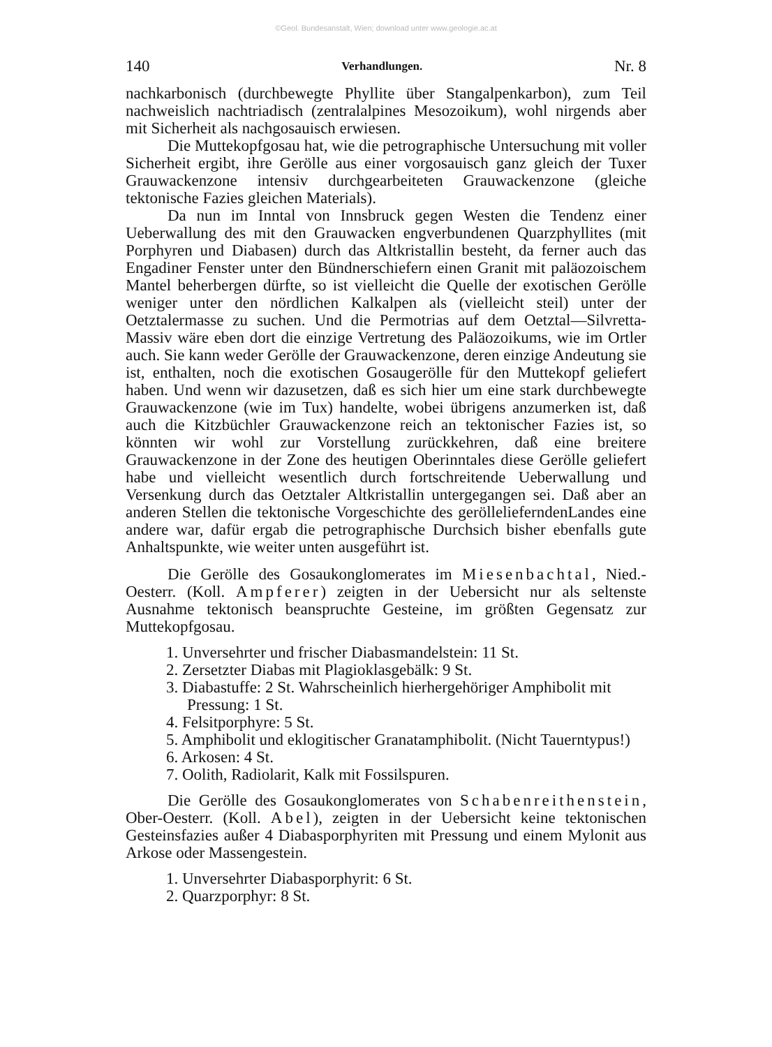©Geol. Bundesanstalt, Wien; download unter www.geologie.ac.at
140 Verhandlungen. Nr. 8
nachkarbonisch (durchbewegte Phyllite über Stangalpenkarbon), zum Teil nachweislich nachtriadisch (zentralalpines Mesozoikum), wohl nirgends aber mit Sicherheit als nachgosauisch erwiesen.
Die Muttekopfgosau hat, wie die petrographische Untersuchung mit voller Sicherheit ergibt, ihre Gerölle aus einer vorgosauisch ganz gleich der Tuxer Grauwackenzone intensiv durchgearbeiteten Grauwackenzone (gleiche tektonische Fazies gleichen Materials).
Da nun im Inntal von Innsbruck gegen Westen die Tendenz einer Ueberwallung des mit den Grauwacken engverbundenen Quarzphyllites (mit Porphyren und Diabasen) durch das Altkristallin besteht, da ferner auch das Engadiner Fenster unter den Bündnerschiefern einen Granit mit paläozoischem Mantel beherbergen dürfte, so ist vielleicht die Quelle der exotischen Gerölle weniger unter den nördlichen Kalkalpen als (vielleicht steil) unter der Oetztalermasse zu suchen. Und die Permotrias auf dem Oetztal—Silvretta-Massiv wäre eben dort die einzige Vertretung des Paläozoikums, wie im Ortler auch. Sie kann weder Gerölle der Grauwackenzone, deren einzige Andeutung sie ist, enthalten, noch die exotischen Gosaugerölle für den Muttekopf geliefert haben. Und wenn wir dazusetzen, daß es sich hier um eine stark durchbewegte Grauwackenzone (wie im Tux) handelte, wobei übrigens anzumerken ist, daß auch die Kitzbüchler Grauwackenzone reich an tektonischer Fazies ist, so könnten wir wohl zur Vorstellung zurückkehren, daß eine breitere Grauwackenzone in der Zone des heutigen Oberinntales diese Gerölle geliefert habe und vielleicht wesentlich durch fortschreitende Ueberwallung und Versenkung durch das Oetztaler Altkristallin untergegangen sei. Daß aber an anderen Stellen die tektonische Vorgeschichte des geröllelieferndenLandes eine andere war, dafür ergab die petrographische Durchsich bisher ebenfalls gute Anhaltspunkte, wie weiter unten ausgeführt ist.
Die Gerölle des Gosaukonglomerates im Miesenbachtal, Nied.-Oesterr. (Koll. Ampferer) zeigten in der Uebersicht nur als seltenste Ausnahme tektonisch beanspruchte Gesteine, im größten Gegensatz zur Muttekopfgosau.
1. Unversehrter und frischer Diabasmandelstein: 11 St.
2. Zersetzter Diabas mit Plagioklasgebälk: 9 St.
3. Diabastuffe: 2 St. Wahrscheinlich hierhergehöriger Amphibolit mit Pressung: 1 St.
4. Felsitporphyre: 5 St.
5. Amphibolit und eklogitischer Granatamphibolit. (Nicht Tauerntypus!)
6. Arkosen: 4 St.
7. Oolith, Radiolarit, Kalk mit Fossilspuren.
Die Gerölle des Gosaukonglomerates von Schabenreithenstein, Ober-Oesterr. (Koll. Abel), zeigten in der Uebersicht keine tektonischen Gesteinsfazies außer 4 Diabasporphyriten mit Pressung und einem Mylonit aus Arkose oder Massengestein.
1. Unversehrter Diabasporphyrit: 6 St.
2. Quarzporphyr: 8 St.